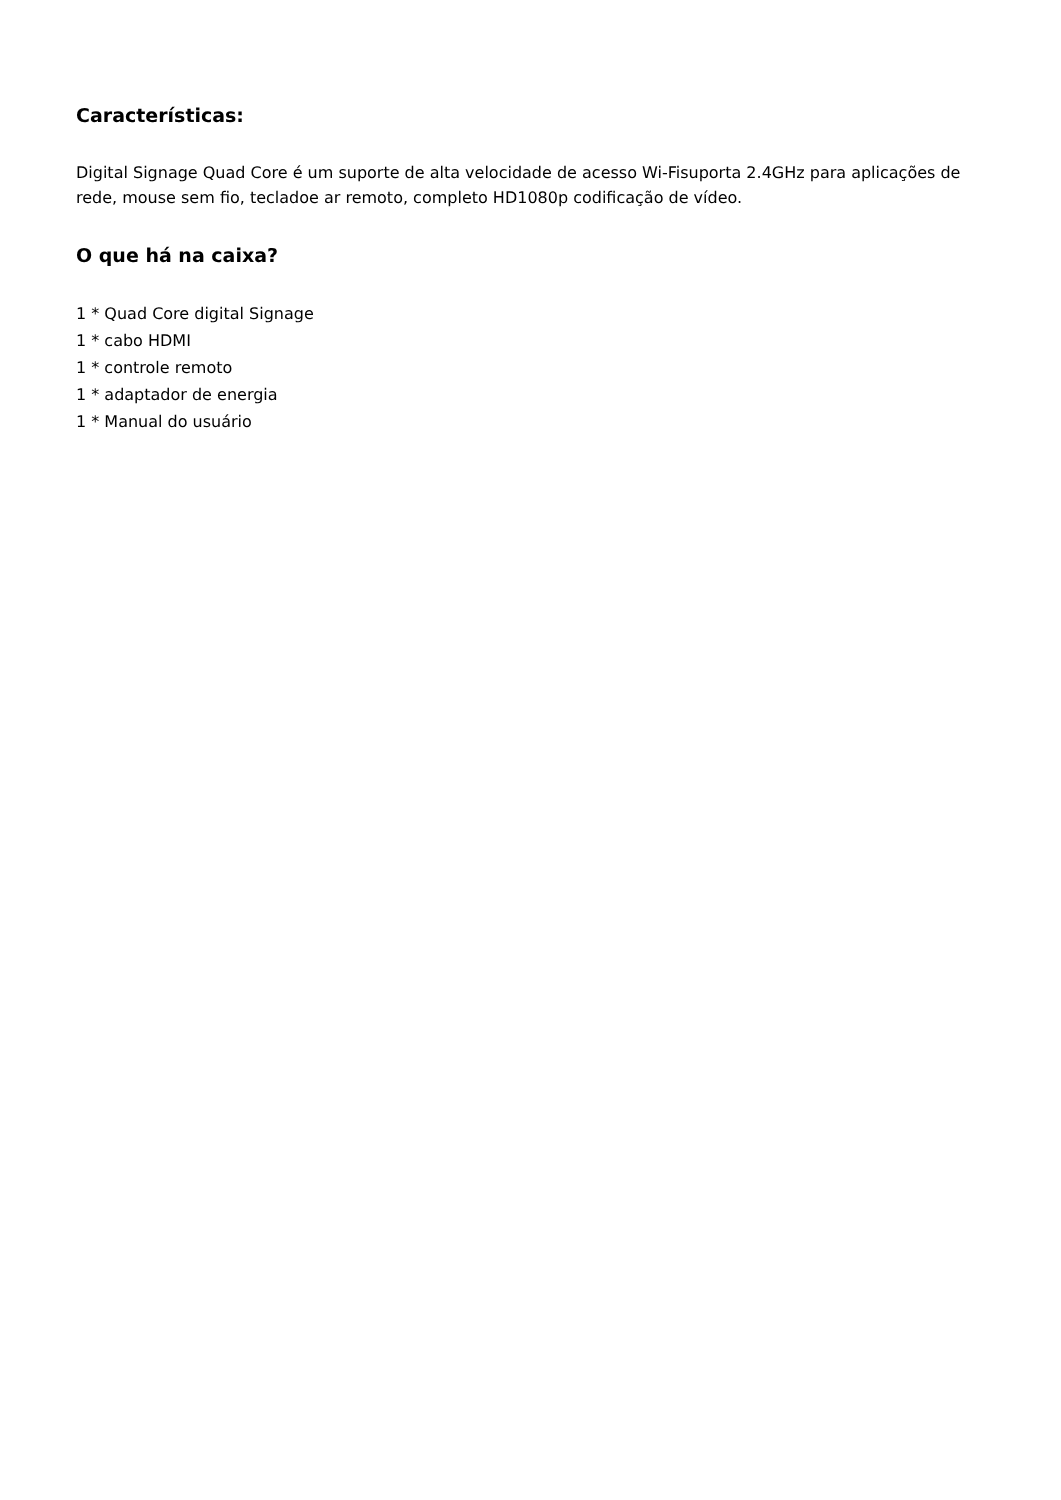Características:
Digital Signage Quad Core é um suporte de alta velocidade de acesso Wi-Fisuporta 2.4GHz para aplicações de rede, mouse sem fio, tecladoe ar remoto, completo HD1080p codificação de vídeo.
O que há na caixa?
1 * Quad Core digital Signage
1 * cabo HDMI
1 * controle remoto
1 * adaptador de energia
1 * Manual do usuário